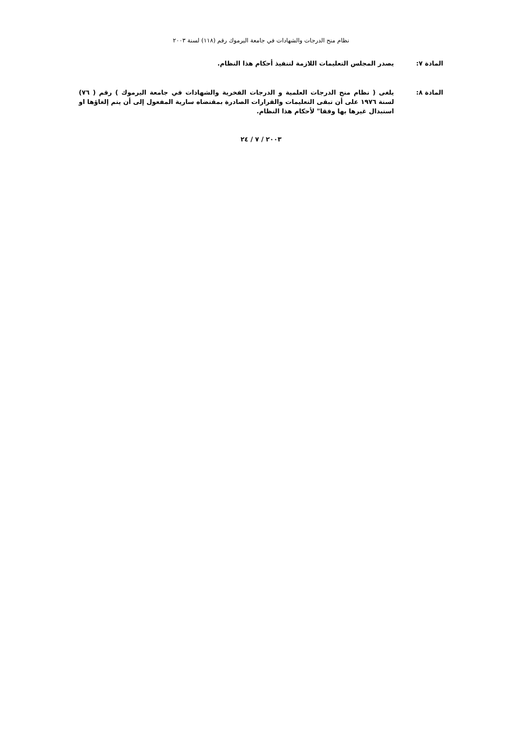نظام منح الدرجات والشهادات في جامعة اليرموك رقم (١١٨) لسنة ٢٠٠٣
المادة ٧: يصدر المجلس التعليمات اللازمة لتنفيذ أحكام هذا النظام.
المادة ٨: يلغى ( نظام منح الدرجات العلمية و الدرجات الفخرية والشهادات في جامعة اليرموك ) رقم ( ٧٦) لسنة ١٩٧٦ على أن تبقى التعليمات والقرارات الصادرة بمقتضاه سارية المفعول إلى أن يتم إلغاؤها او استبدال غيرها بها وفقا" لأحكام هذا النظام.
٢٠٠٣ / ٧ / ٢٤